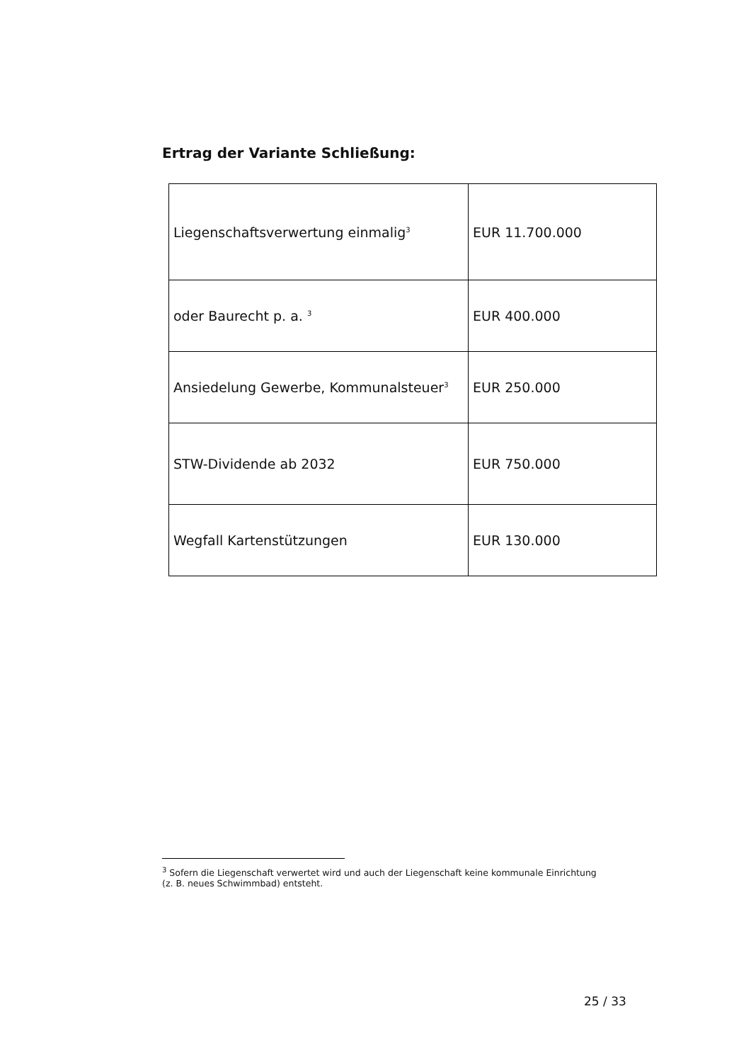Ertrag der Variante Schließung:
| Liegenschaftsverwertung einmalig<sup>3</sup> | EUR 11.700.000 |
| oder Baurecht p. a. <sup>3</sup> | EUR 400.000 |
| Ansiedelung Gewerbe, Kommunalsteuer<sup>3</sup> | EUR 250.000 |
| STW-Dividende ab 2032 | EUR 750.000 |
| Wegfall Kartenstützungen | EUR 130.000 |
<sup>3</sup> Sofern die Liegenschaft verwertet wird und auch der Liegenschaft keine kommunale Einrichtung
(z. B. neues Schwimmbad) entsteht.
25 / 33